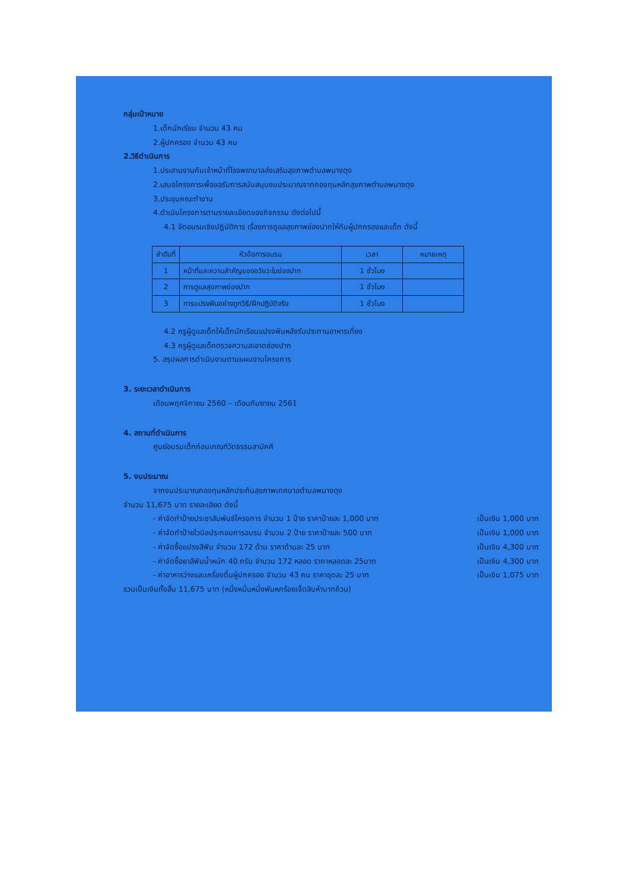กลุ่มเป้าหมาย
1.เด็กนักเรียน จำนวน 43 คน
2.ผู้ปกครอง จำนวน 43 คน
2.วิธีดำเนินการ
1.ประสานงานกับเจ้าหน้าที่โรงพยาบาลส่งเสริมสุขภาพตำบลพนางตุง
2.เสนอโครงการเพื่อขอรับการสนับสนุนงบประมาณจากกองทุนหลักสุขภาพตำบลพนางตุง
3.ประชุมคณะทำงาน
4.ดำเนินโครงการตามรายละเอียดของกิจกรรม ดังต่อไปนี้
4.1 จัดอบรมเชิงปฏิบัติการ เรื่องการดูแลสุขภาพช่องปากให้กับผู้ปกครองและเด็ก ดังนี้
| ลำดับที่ | หัวข้อการอบรม | เวลา | หมายเหตุ |
| --- | --- | --- | --- |
| 1 | หน้าที่และความสำคัญของอวัยวะในช่องปาก | 1 ชั่วโมง | |
| 2 | การดูแลสุขภาพช่องปาก | 1 ชั่วโมง | |
| 3 | การแปรงฟันอย่างถูกวิธี/ฝึกปฏิบัติจริง | 1 ชั่วโมง | |
4.2 ครูผู้ดูแลเด็กให้เด็กนักเรียนแปรงฟันหลังรับประทานอาหารเที่ยง
4.3 ครูผู้ดูแลเด็กตรวจความสะอาดช่องปาก
5. สรุปผลการดำเนินงานตามแผนงานโครงการ
3. ระยะเวลาดำเนินการ
เดือนพฤศจิกายน 2560 – เดือนกันยายน 2561
4. สถานที่ดำเนินการ
ศูนย์อบรมเด็กก่อนเกณฑ์วัดธรรมสามัคคี
5. งบประมาณ
จากงบประมาณกองทุนหลักประกันสุขภาพเทศบาลตำบลพนางตุง
จำนวน 11,675 บาท รายละเอียด ดังนี้
- ค่าจัดทำป้ายประชาสัมพันธ์โครงการ จำนวน 1 ป้าย ราคาป้ายละ 1,000 บาท เป็นเงิน 1,000 บาท
- ค่าจัดทำป้ายไวนิลประกอบการอบรม จำนวน 2 ป้าย ราคาป้ายละ 500 บาท เป็นเงิน 1,000 บาท
- ค่าจัดซื้อแปรงสีฟัน จำนวน 172 ด้าม ราคาด้ามละ 25 บาท เป็นเงิน 4,300 บาท
- ค่าจัดซื้อยาสีฟันน้ำหนัก 40 กรัม จำนวน 172 หลอด ราคาหลอดละ 25บาท เป็นเงิน 4,300 บาท
- ค่าอาหารว่างและเครื่องดื่มผู้ปกครอง จำนวน 43 คน ราคาชุดละ 25 บาท เป็นเงิน 1,075 บาท
รวมเป็นเงินทั้งสิ้น 11,675 บาท (หนึ่งหมื่นหนึ่งพันหกร้อยเจ็ดสิบห้าบาทถ้วน)